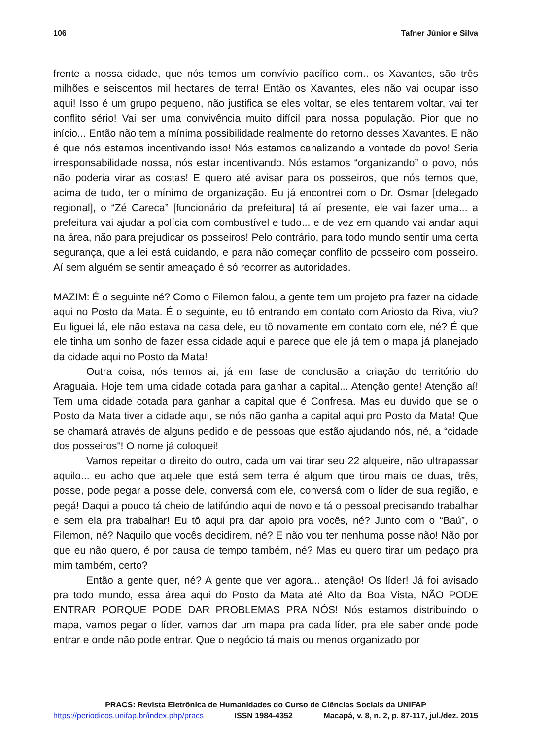106 Tafner Júnior e Silva
frente a nossa cidade, que nós temos um convívio pacífico com.. os Xavantes, são três milhões e seiscentos mil hectares de terra! Então os Xavantes, eles não vai ocupar isso aqui! Isso é um grupo pequeno, não justifica se eles voltar, se eles tentarem voltar, vai ter conflito sério! Vai ser uma convivência muito difícil para nossa população. Pior que no início... Então não tem a mínima possibilidade realmente do retorno desses Xavantes. E não é que nós estamos incentivando isso! Nós estamos canalizando a vontade do povo! Seria irresponsabilidade nossa, nós estar incentivando. Nós estamos “organizando” o povo, nós não poderia virar as costas! E quero até avisar para os posseiros, que nós temos que, acima de tudo, ter o mínimo de organização. Eu já encontrei com o Dr. Osmar [delegado regional], o “Zé Careca” [funcionário da prefeitura] tá aí presente, ele vai fazer uma... a prefeitura vai ajudar a polícia com combustível e tudo... e de vez em quando vai andar aqui na área, não para prejudicar os posseiros! Pelo contrário, para todo mundo sentir uma certa segurança, que a lei está cuidando, e para não começar conflito de posseiro com posseiro. Aí sem alguém se sentir ameaçado é só recorrer as autoridades.
MAZIM: É o seguinte né? Como o Filemon falou, a gente tem um projeto pra fazer na cidade aqui no Posto da Mata. É o seguinte, eu tô entrando em contato com Ariosto da Riva, viu? Eu liguei lá, ele não estava na casa dele, eu tô novamente em contato com ele, né? É que ele tinha um sonho de fazer essa cidade aqui e parece que ele já tem o mapa já planejado da cidade aqui no Posto da Mata!
Outra coisa, nós temos ai, já em fase de conclusão a criação do território do Araguaia. Hoje tem uma cidade cotada para ganhar a capital... Atenção gente! Atenção aí! Tem uma cidade cotada para ganhar a capital que é Confresa. Mas eu duvido que se o Posto da Mata tiver a cidade aqui, se nós não ganha a capital aqui pro Posto da Mata! Que se chamará através de alguns pedido e de pessoas que estão ajudando nós, né, a “cidade dos posseiros”! O nome já coloquei!
Vamos repeitar o direito do outro, cada um vai tirar seu 22 alqueire, não ultrapassar aquilo... eu acho que aquele que está sem terra é algum que tirou mais de duas, três, posse, pode pegar a posse dele, conversá com ele, conversá com o líder de sua região, e pegá! Daqui a pouco tá cheio de latifúndio aqui de novo e tá o pessoal precisando trabalhar e sem ela pra trabalhar! Eu tô aqui pra dar apoio pra vocês, né? Junto com o “Baú”, o Filemon, né? Naquilo que vocês decidirem, né? E não vou ter nenhuma posse não! Não por que eu não quero, é por causa de tempo também, né? Mas eu quero tirar um pedaço pra mim também, certo?
Então a gente quer, né? A gente que ver agora... atenção! Os líder! Já foi avisado pra todo mundo, essa área aqui do Posto da Mata até Alto da Boa Vista, NÃO PODE ENTRAR PORQUE PODE DAR PROBLEMAS PRA NÓS! Nós estamos distribuindo o mapa, vamos pegar o líder, vamos dar um mapa pra cada líder, pra ele saber onde pode entrar e onde não pode entrar. Que o negócio tá mais ou menos organizado por
PRACS: Revista Eletrônica de Humanidades do Curso de Ciências Sociais da UNIFAP
https://periodicos.unifap.br/index.php/pracs ISSN 1984-4352 Macapá, v. 8, n. 2, p. 87-117, jul./dez. 2015